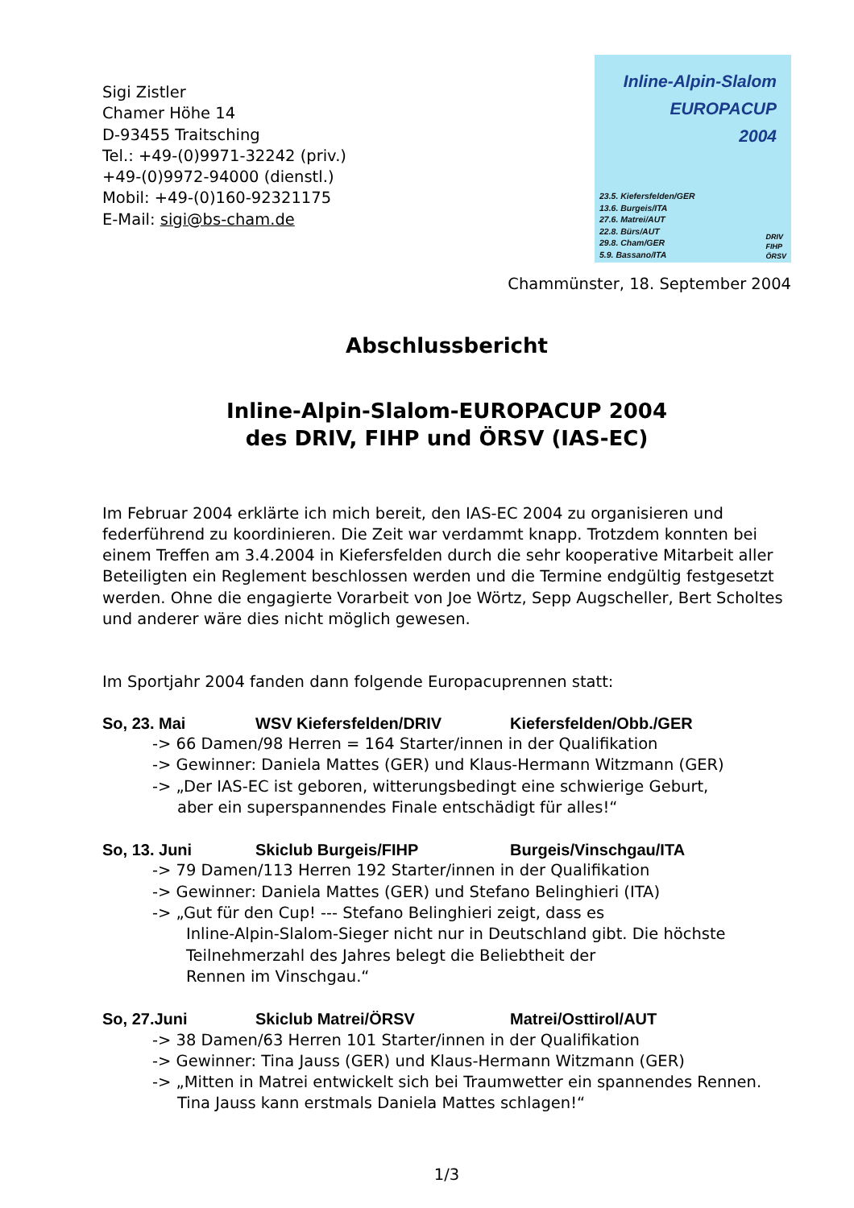Sigi Zistler
Chamer Höhe 14
D-93455 Traitsching
Tel.: +49-(0)9971-32242 (priv.)
+49-(0)9972-94000 (dienstl.)
Mobil: +49-(0)160-92321175
E-Mail: sigi@bs-cham.de
Inline-Alpin-Slalom
EUROPACUP
2004
23.5. Kiefersfelden/GER
13.6. Burgeis/ITA
27.6. Matrei/AUT
22.8. Bürs/AUT
29.8. Cham/GER
5.9. Bassano/ITA
DRIV
FIHP
ÖRSV
Chammünster, 18. September 2004
Abschlussbericht
Inline-Alpin-Slalom-EUROPACUP 2004
des DRIV, FIHP und ÖRSV (IAS-EC)
Im Februar 2004 erklärte ich mich bereit, den IAS-EC 2004 zu organisieren und federführend zu koordinieren. Die Zeit war verdammt knapp. Trotzdem konnten bei einem Treffen am 3.4.2004 in Kiefersfelden durch die sehr kooperative Mitarbeit aller Beteiligten ein Reglement beschlossen werden und die Termine endgültig festgesetzt werden. Ohne die engagierte Vorarbeit von Joe Wörtz, Sepp Augscheller, Bert Scholtes und anderer wäre dies nicht möglich gewesen.
Im Sportjahr 2004 fanden dann folgende Europacuprennen statt:
So, 23. Mai WSV Kiefersfelden/DRIV Kiefersfelden/Obb./GER
-> 66 Damen/98 Herren = 164 Starter/innen in der Qualifikation
-> Gewinner: Daniela Mattes (GER) und Klaus-Hermann Witzmann (GER)
-> „Der IAS-EC ist geboren, witterungsbedingt eine schwierige Geburt,
aber ein superspannendes Finale entschädigt für alles!“
So, 13. Juni Skiclub Burgeis/FIHP Burgeis/Vinschgau/ITA
-> 79 Damen/113 Herren 192 Starter/innen in der Qualifikation
-> Gewinner: Daniela Mattes (GER) und Stefano Belinghieri (ITA)
-> „Gut für den Cup! --- Stefano Belinghieri zeigt, dass es
Inline-Alpin-Slalom-Sieger nicht nur in Deutschland gibt. Die höchste Teilnehmerzahl des Jahres belegt die Beliebtheit der
Rennen im Vinschgau.“
So, 27.Juni Skiclub Matrei/ÖRSV Matrei/Osttirol/AUT
-> 38 Damen/63 Herren 101 Starter/innen in der Qualifikation
-> Gewinner: Tina Jauss (GER) und Klaus-Hermann Witzmann (GER)
-> „Mitten in Matrei entwickelt sich bei Traumwetter ein spannendes Rennen.
Tina Jauss kann erstmals Daniela Mattes schlagen!“
1/3